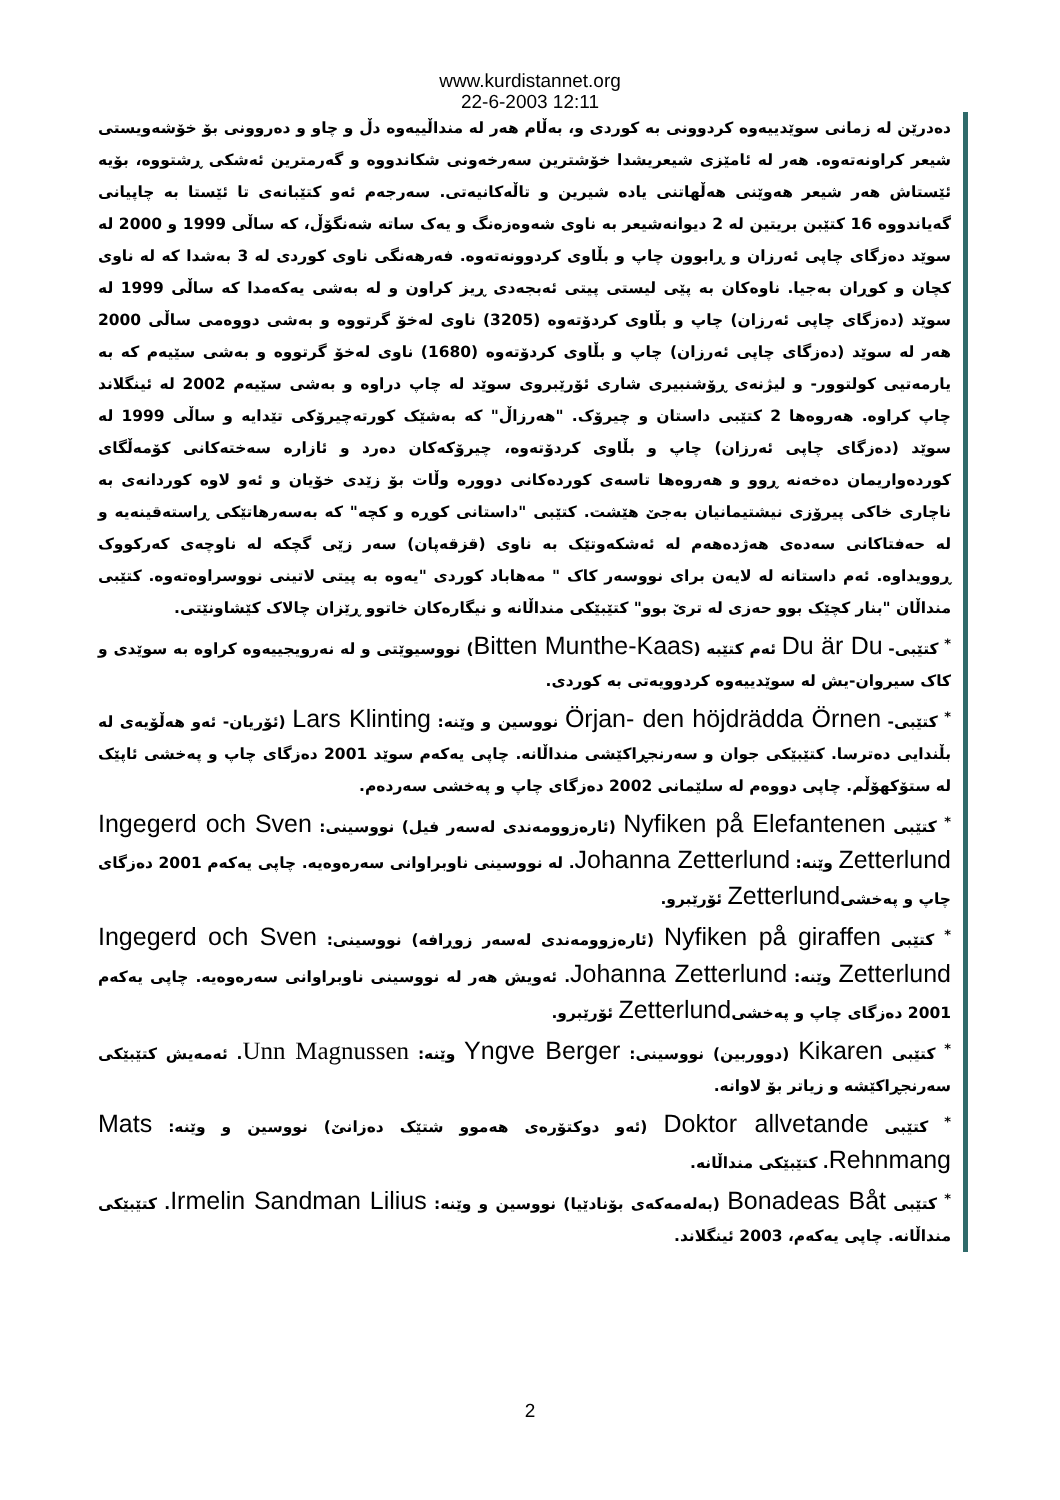www.kurdistannet.org
22-6-2003 12:11
دەدرێن لە زمانی سوێدییەوە کردوونی بە کوردی و، بەڵام هەر لە منداڵییەوە دڵ و چاو و دەروونی بۆ خۆشەویستی شیعر کراونەتەوە. هەر لە ئامێزی شیعریشدا خۆشترین سەرخەونی شکاندووە و گەرمترین ئەشکی ڕشتووە، بۆیە ئێستاش هەر شیعر هەوێنی هەڵهاتنی یادە شیرین و تاڵەکانیەتی. سەرجەم ئەو کتێبانەی تا ئێستا بە چاپیانی گەیاندووە 16 کتێبن بریتین لە 2 دیوانەشیعر بە ناوی شەوەزەنگ و یەک ساتە شەنگۆڵ، کە ساڵی 1999 و 2000 لە سوێد دەزگای چاپی ئەرزان و ڕابوون چاپ و بڵاوی کردوونەتەوە. فەرهەنگی ناوی کوردی لە 3 بەشدا کە لە ناوی کچان و کوڕان بەجیا. ناوەکان بە پێی لیستی پیتی ئەبجەدی ڕیز کراون و لە بەشی یەکەمدا کە ساڵی 1999 لە سوێد (دەزگای چاپی ئەرزان) چاپ و بڵاوی کردۆتەوە (3205) ناوی لەخۆ گرتووە و بەشی دووەمی ساڵی 2000 هەر لە سوێد (دەزگای چاپی ئەرزان) چاپ و بڵاوی کردۆتەوە (1680) ناوی لەخۆ گرتووە و بەشی سێیەم کە بە یارمەتیی کولتوور- و لیژنەی ڕۆشنبیری شاری ئۆرێبروی سوێد لە چاپ دراوە و بەشی سێیەم 2002 لە ئینگلاند چاپ کراوە. هەروەها 2 کتێبی داستان و چیرۆک. "هەرزاڵ" کە بەشێک کورتەچیرۆکی تێدایە و ساڵی 1999 لە سوێد (دەزگای چاپی ئەرزان) چاپ و بڵاوی کردۆتەوە، چیرۆکەکان دەرد و ئازارە سەختەکانی کۆمەڵگای کوردەواریمان دەخەنە ڕوو و هەروەها تاسەی کوردەکانی دوورە وڵات بۆ زێدی خۆیان و ئەو لاوە کوردانەی بە ناچاری خاکی پیرۆزی نیشتیمانیان بەجێ هێشت. کتێبی "داستانی کوڕە و کچە" کە بەسەرهاتێکی ڕاستەقینەیە و لە حەفتاکانی سەدەی هەژدەهەم لە ئەشکەوتێک بە ناوی (قزقەپان) سەر زێی گچکە لە ناوچەی کەرکووک ڕوویداوە. ئەم داستانە لە لایەن برای نووسەر کاک " مەهاباد کوردی "یەوە بە پیتی لاتینی نووسراوەتەوە. کتێبی منداڵان "بنار کچێک بوو حەزی لە ترێ بوو" کتێبێکی منداڵانە و نیگارەکان خاتوو ڕێزان چالاک کێشاونێتی.
<sup>*</sup> کتێبی- Du är Du ئەم کتێبە (Bitten Munthe-Kaas) نووسیوێتی و لە نەرویجییەوە کراوە بە سوێدی و کاک سیروان-یش لە سوێدییەوە کردوویەتی بە کوردی.
<sup>*</sup> کتێبی- Örjan- den höjdrädda Örnen نووسین و وێنە: Lars Klinting (ئۆریان- ئەو هەڵۆیەی لە بڵندایی دەترسا. کتێبێکی جوان و سەرنجڕاکێشی منداڵانە. چاپی یەکەم سوێد 2001 دەزگای چاپ و پەخشی ئاپێک لە ستۆکهۆڵم. چاپی دووەم لە سلێمانی 2002 دەزگای چاپ و پەخشی سەردەم.
<sup>*</sup> کتێبی Nyfiken på Elefantenen (ئارەزوومەندی لەسەر فیل) نووسینی: Ingegerd och Sven Zetterlund وێنە: Johanna Zetterlund. لە نووسینی ناوبراوانی سەرەوەیە. چاپی یەکەم 2001 دەزگای چاپ و پەخشیZetterlund ئۆرێبرو.
<sup>*</sup> کتێبی Nyfiken på giraffen (ئارەزوومەندی لەسەر زوڕافە) نووسینی: Ingegerd och Sven Zetterlund وێنە: Johanna Zetterlund. ئەویش هەر لە نووسینی ناوبراوانی سەرەوەیە. چاپی یەکەم 2001 دەزگای چاپ و پەخشیZetterlund ئۆرێبرو.
<sup>*</sup> کتێبی Kikaren (دووربین) نووسینی: Yngve Berger وێنە: Unn Magnussen. ئەمەیش کتێبێکی سەرنجڕاکێشە و زیاتر بۆ لاوانە.
<sup>*</sup> کتێبی Doktor allvetande (ئەو دوکتۆرەی هەموو شتێک دەزانێ) نووسین و وێنە: Mats Rehnmang. کتێبێکی منداڵانە.
<sup>*</sup> کتێبی Bonadeas Båt (بەلەمەکەی بۆنادێیا) نووسین و وێنە: Irmelin Sandman Lilius. کتێبێکی منداڵانە. چاپی یەکەم، 2003 ئینگلاند.
2